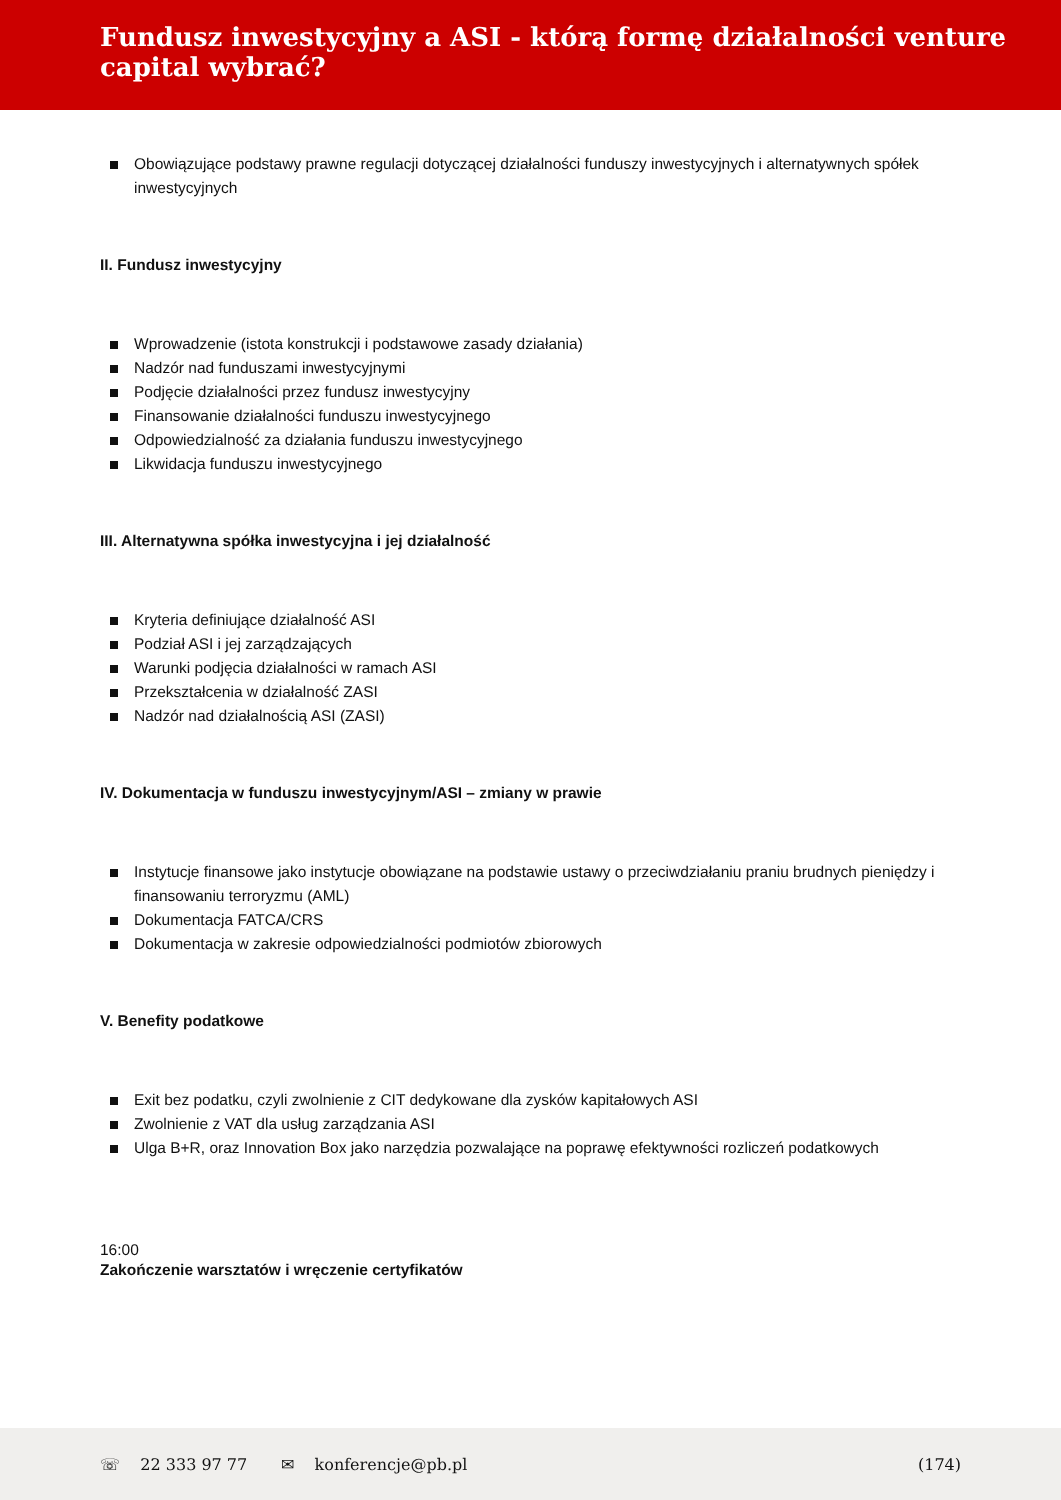Fundusz inwestycyjny a ASI - którą formę działalności venture capital wybrać?
Obowiązujące podstawy prawne regulacji dotyczącej działalności funduszy inwestycyjnych i alternatywnych spółek inwestycyjnych
II. Fundusz inwestycyjny
Wprowadzenie (istota konstrukcji i podstawowe zasady działania)
Nadzór nad funduszami inwestycyjnymi
Podjęcie działalności przez fundusz inwestycyjny
Finansowanie działalności funduszu inwestycyjnego
Odpowiedzialność za działania funduszu inwestycyjnego
Likwidacja funduszu inwestycyjnego
III. Alternatywna spółka inwestycyjna i jej działalność
Kryteria definiujące działalność ASI
Podział ASI i jej zarządzających
Warunki podjęcia działalności w ramach ASI
Przekształcenia w działalność ZASI
Nadzór nad działalnością ASI (ZASI)
IV. Dokumentacja w funduszu inwestycyjnym/ASI – zmiany w prawie
Instytucje finansowe jako instytucje obowiązane na podstawie ustawy o przeciwdziałaniu praniu brudnych pieniędzy i finansowaniu terroryzmu (AML)
Dokumentacja FATCA/CRS
Dokumentacja w zakresie odpowiedzialności podmiotów zbiorowych
V. Benefity podatkowe
Exit bez podatku, czyli zwolnienie z CIT dedykowane dla zysków kapitałowych ASI
Zwolnienie z VAT dla usług zarządzania ASI
Ulga B+R, oraz Innovation Box jako narzędzia pozwalające na poprawę efektywności rozliczeń podatkowych
16:00
Zakończenie warsztatów i wręczenie certyfikatów
☏ 22 333 97 77 ✉ konferencje@pb.pl (174)